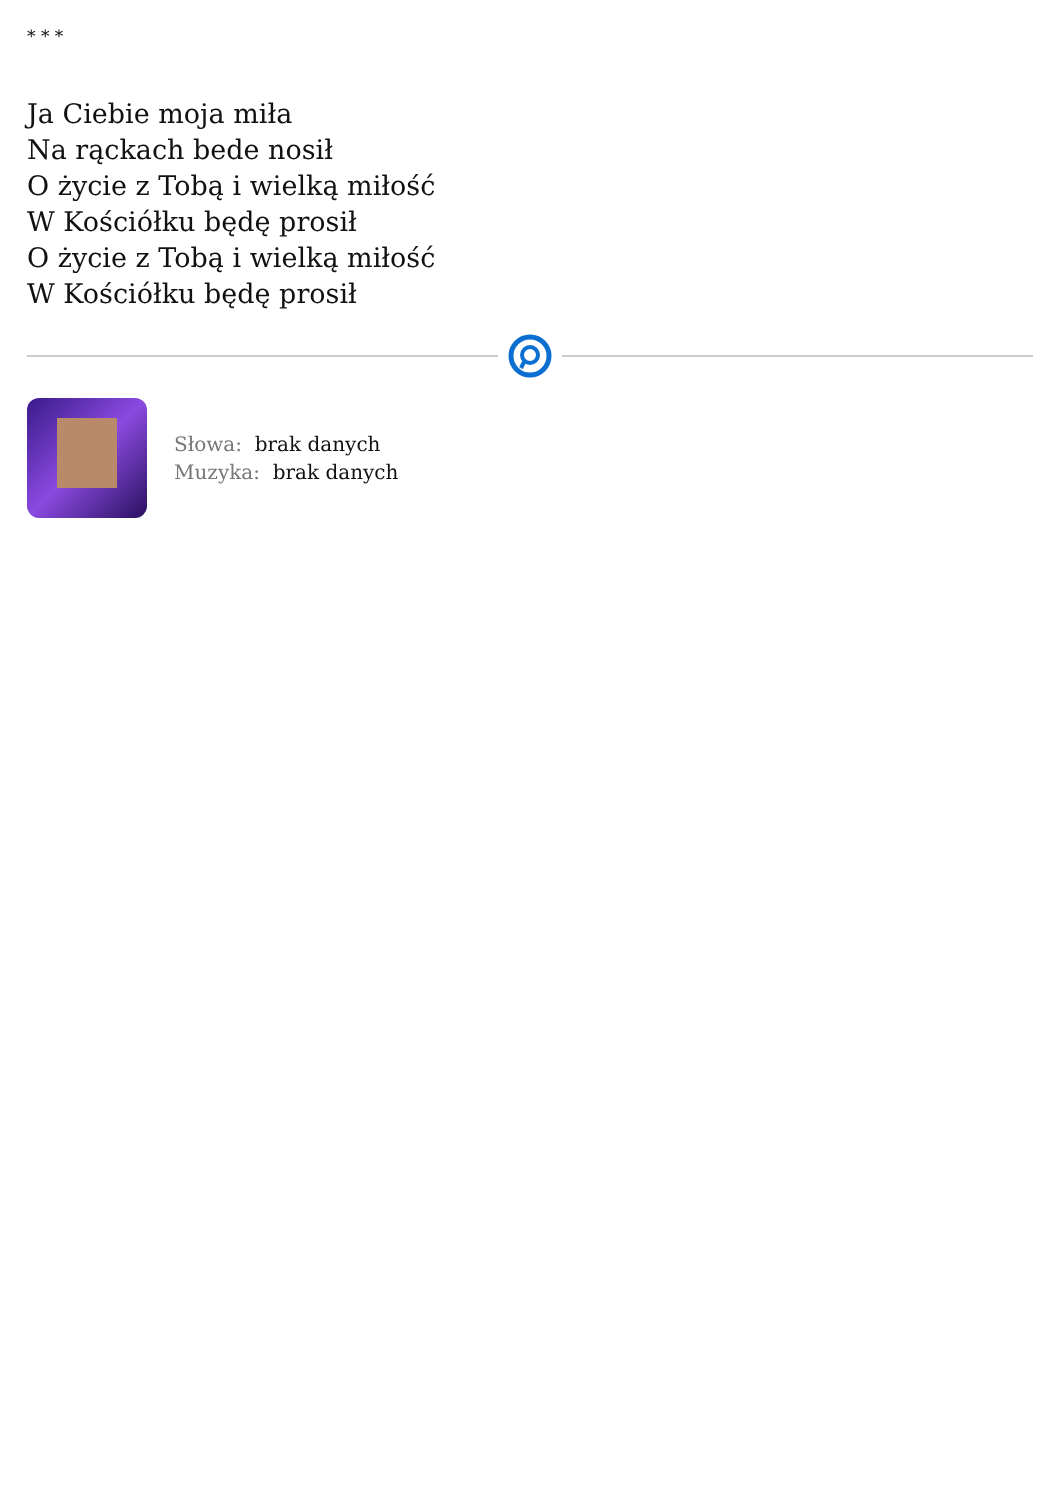* * *
Ja Ciebie moja miła
Na rąckach bede nosił
O życie z Tobą i wielką miłość
W Kościółku będę prosił
O życie z Tobą i wielką miłość
W Kościółku będę prosił
Słowa: brak danych
Muzyka: brak danych